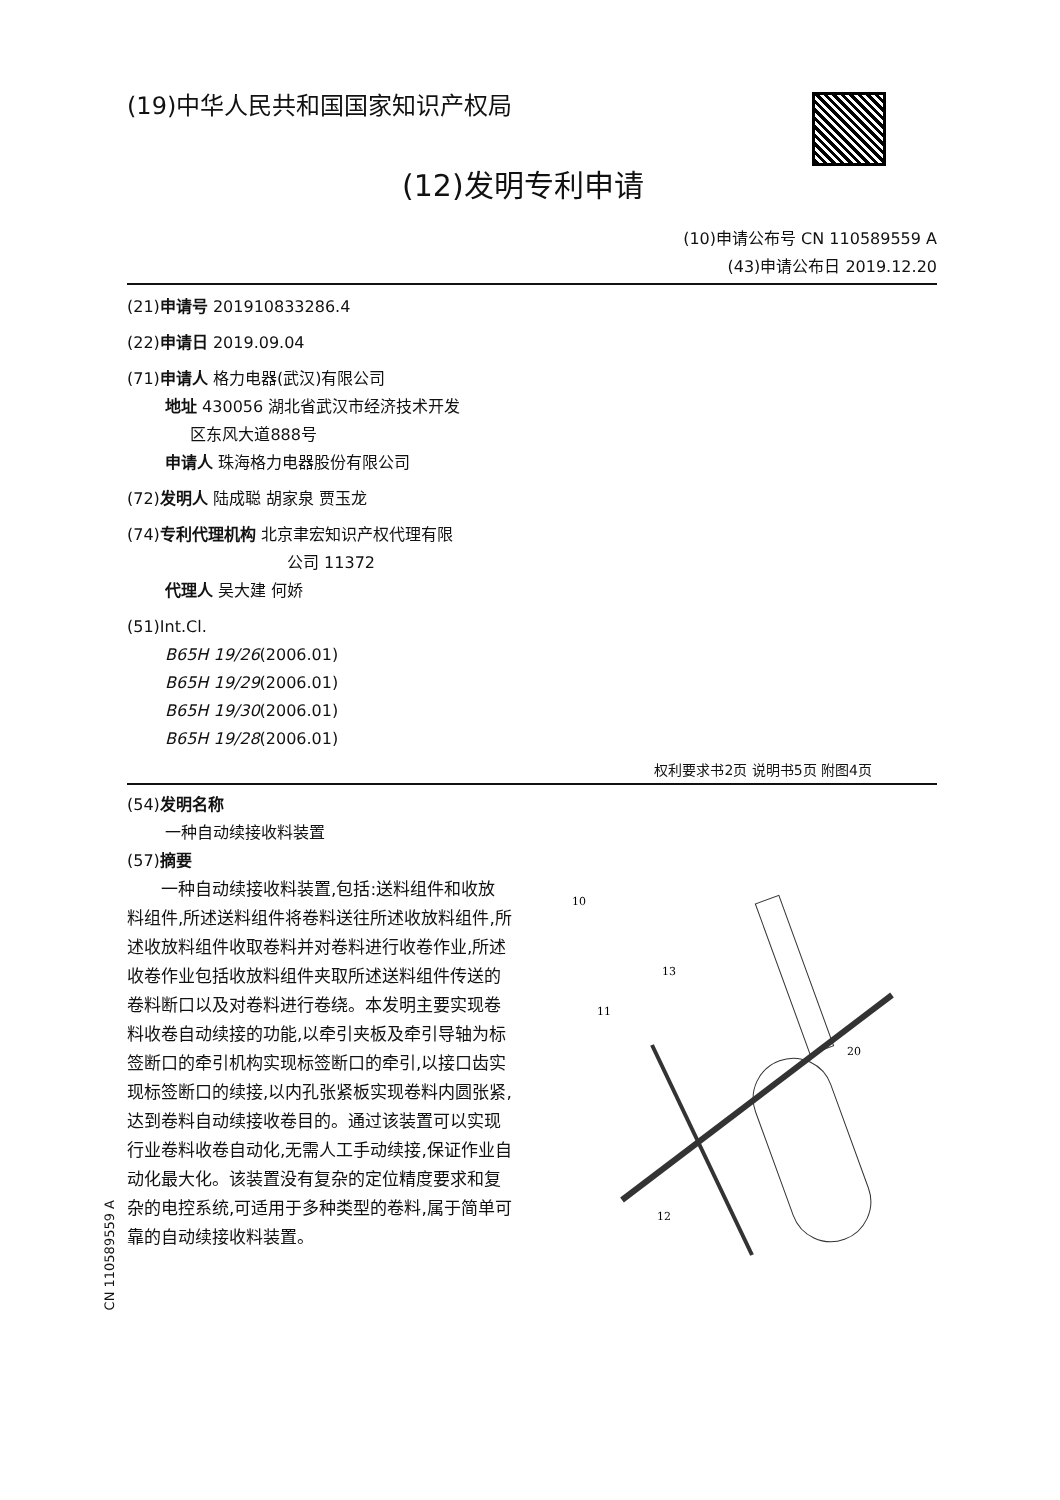(19)中华人民共和国国家知识产权局
(12)发明专利申请
(10)申请公布号 CN 110589559 A
(43)申请公布日 2019.12.20
(21)申请号 201910833286.4
(22)申请日 2019.09.04
(71)申请人 格力电器(武汉)有限公司
地址 430056 湖北省武汉市经济技术开发
区东风大道888号
申请人 珠海格力电器股份有限公司
(72)发明人 陆成聪 胡家泉 贾玉龙
(74)专利代理机构 北京聿宏知识产权代理有限
公司 11372
代理人 吴大建 何娇
(51)Int.Cl.
B65H 19/26(2006.01)
B65H 19/29(2006.01)
B65H 19/30(2006.01)
B65H 19/28(2006.01)
权利要求书2页 说明书5页 附图4页
(54)发明名称
一种自动续接收料装置
(57)摘要
一种自动续接收料装置,包括:送料组件和收放料组件,所述送料组件将卷料送往所述收放料组件,所述收放料组件收取卷料并对卷料进行收卷作业,所述收卷作业包括收放料组件夹取所述送料组件传送的卷料断口以及对卷料进行卷绕。本发明主要实现卷料收卷自动续接的功能,以牵引夹板及牵引导轴为标签断口的牵引机构实现标签断口的牵引,以接口齿实现标签断口的续接,以内孔张紧板实现卷料内圆张紧,达到卷料自动续接收卷目的。通过该装置可以实现行业卷料收卷自动化,无需人工手动续接,保证作业自动化最大化。该装置没有复杂的定位精度要求和复杂的电控系统,可适用于多种类型的卷料,属于简单可靠的自动续接收料装置。
10
13
11
20
12
CN 110589559 A